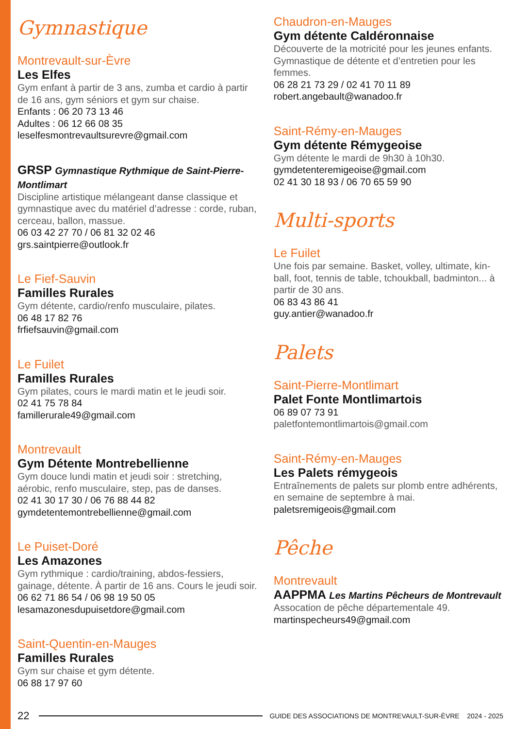Gymnastique
Montrevault-sur-Èvre
Les Elfes
Gym enfant à partir de 3 ans, zumba et cardio à partir de 16 ans, gym séniors et gym sur chaise.
Enfants : 06 20 73 13 46
Adultes : 06 12 66 08 35
leselfesmontrevaultsurevre@gmail.com
GRSP Gymnastique Rythmique de Saint-Pierre-Montlimart
Discipline artistique mélangeant danse classique et gymnastique avec du matériel d’adresse : corde, ruban, cerceau, ballon, massue.
06 03 42 27 70 / 06 81 32 02 46
grs.saintpierre@outlook.fr
Le Fief-Sauvin
Familles Rurales
Gym détente, cardio/renfo musculaire, pilates.
06 48 17 82 76
frfiefsauvin@gmail.com
Le Fuilet
Familles Rurales
Gym pilates, cours le mardi matin et le jeudi soir.
02 41 75 78 84
famillerurale49@gmail.com
Montrevault
Gym Détente Montrebellienne
Gym douce lundi matin et jeudi soir : stretching, aérobic, renfo musculaire, step, pas de danses.
02 41 30 17 30 / 06 76 88 44 82
gymdetentemontrebellienne@gmail.com
Le Puiset-Doré
Les Amazones
Gym rythmique : cardio/training, abdos-fessiers, gainage, détente. À partir de 16 ans. Cours le jeudi soir.
06 62 71 86 54 / 06 98 19 50 05
lesamazonesdupuisetdore@gmail.com
Saint-Quentin-en-Mauges
Familles Rurales
Gym sur chaise et gym détente.
06 88 17 97 60
Chaudron-en-Mauges
Gym détente Caldéronnaise
Découverte de la motricité pour les jeunes enfants. Gymnastique de détente et d’entretien pour les femmes.
06 28 21 73 29 / 02 41 70 11 89
robert.angebault@wanadoo.fr
Saint-Rémy-en-Mauges
Gym détente Rémygeoise
Gym détente le mardi de 9h30 à 10h30.
gymdetenteremigeoise@gmail.com
02 41 30 18 93 / 06 70 65 59 90
Multi-sports
Le Fuilet
Une fois par semaine. Basket, volley, ultimate, kin-ball, foot, tennis de table, tchoukball, badminton... à partir de 30 ans.
06 83 43 86 41
guy.antier@wanadoo.fr
Palets
Saint-Pierre-Montlimart
Palet Fonte Montlimartois
06 89 07 73 91
paletfontemontlimartois@gmail.com
Saint-Rémy-en-Mauges
Les Palets rémygeois
Entraînements de palets sur plomb entre adhérents, en semaine de septembre à mai.
paletsremigeois@gmail.com
Pêche
Montrevault
AAPPMA Les Martins Pêcheurs de Montrevault
Assocation de pêche départementale 49.
martinspecheurs49@gmail.com
22 GUIDE DES ASSOCIATIONS DE MONTREVAULT-SUR-ÈVRE 2024 - 2025